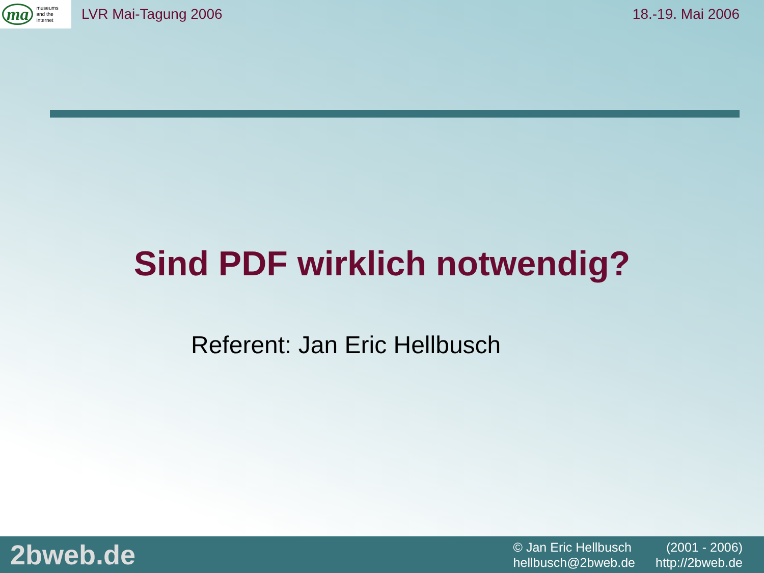ma museums
and the
internet
LVR Mai-Tagung 2006 18.-19. Mai 2006
Sind PDF wirklich notwendig?
Referent: Jan Eric Hellbusch
2bweb.de
© Jan Eric Hellbusch (2001 - 2006)
hellbusch@2bweb.de http://2bweb.de